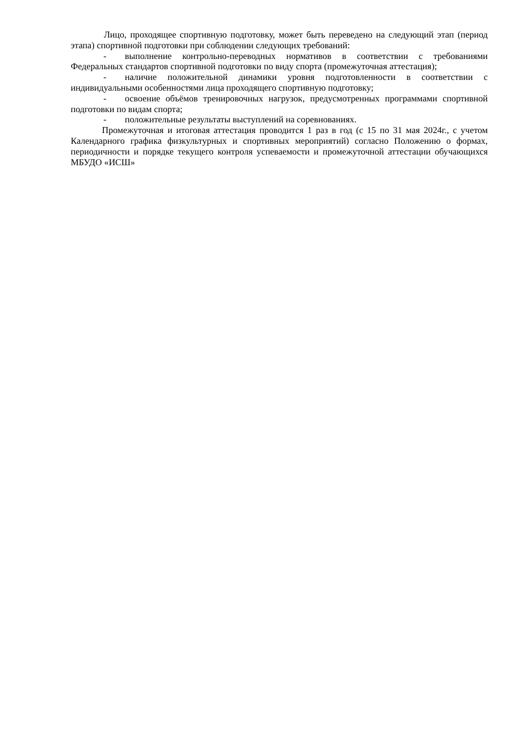Лицо, проходящее спортивную подготовку, может быть переведено на следующий этап (период этапа) спортивной подготовки при соблюдении следующих требований:
- выполнение контрольно-переводных нормативов в соответствии с требованиями Федеральных стандартов спортивной подготовки по виду спорта (промежуточная аттестация);
- наличие положительной динамики уровня подготовленности в соответствии с индивидуальными особенностями лица проходящего спортивную подготовку;
- освоение объёмов тренировочных нагрузок, предусмотренных программами спортивной подготовки по видам спорта;
- положительные результаты выступлений на соревнованиях.
Промежуточная и итоговая аттестация проводится 1 раз в год (с 15 по 31 мая 2024г., с учетом Календарного графика физкультурных и спортивных мероприятий) согласно Положению о формах, периодичности и порядке текущего контроля успеваемости и промежуточной аттестации обучающихся МБУДО «ИСШ»